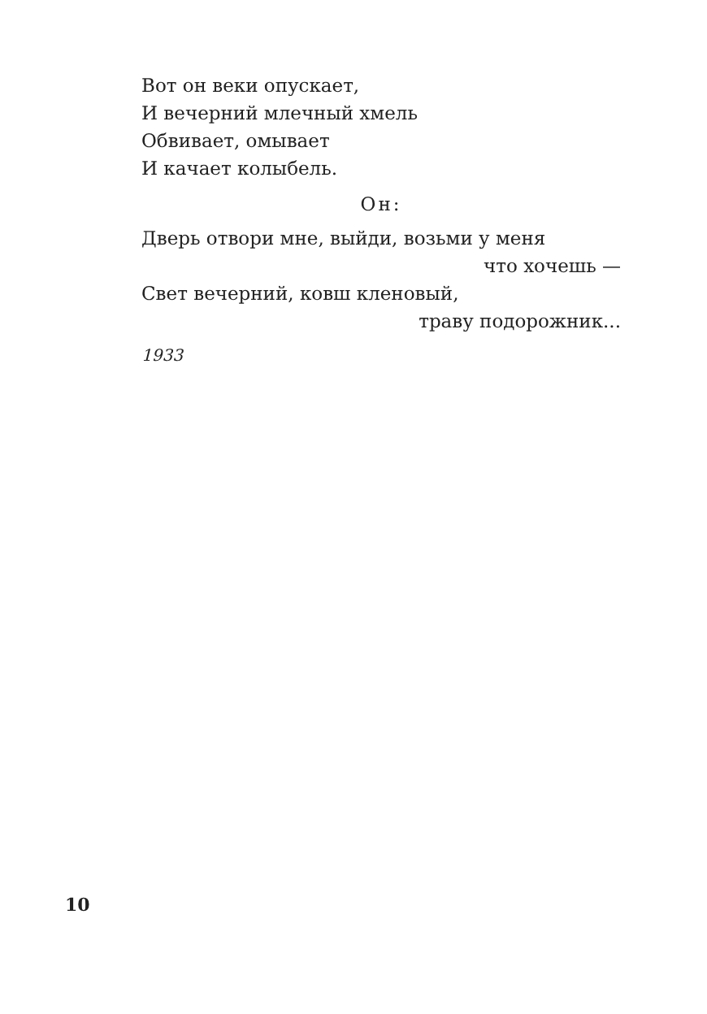Вот он веки опускает,
И вечерний млечный хмель
Обвивает, омывает
И качает колыбель.
Он:
Дверь отвори мне, выйди, возьми у меня
что хочешь —
Свет вечерний, ковш кленовый,
траву подорожник...
1933
10